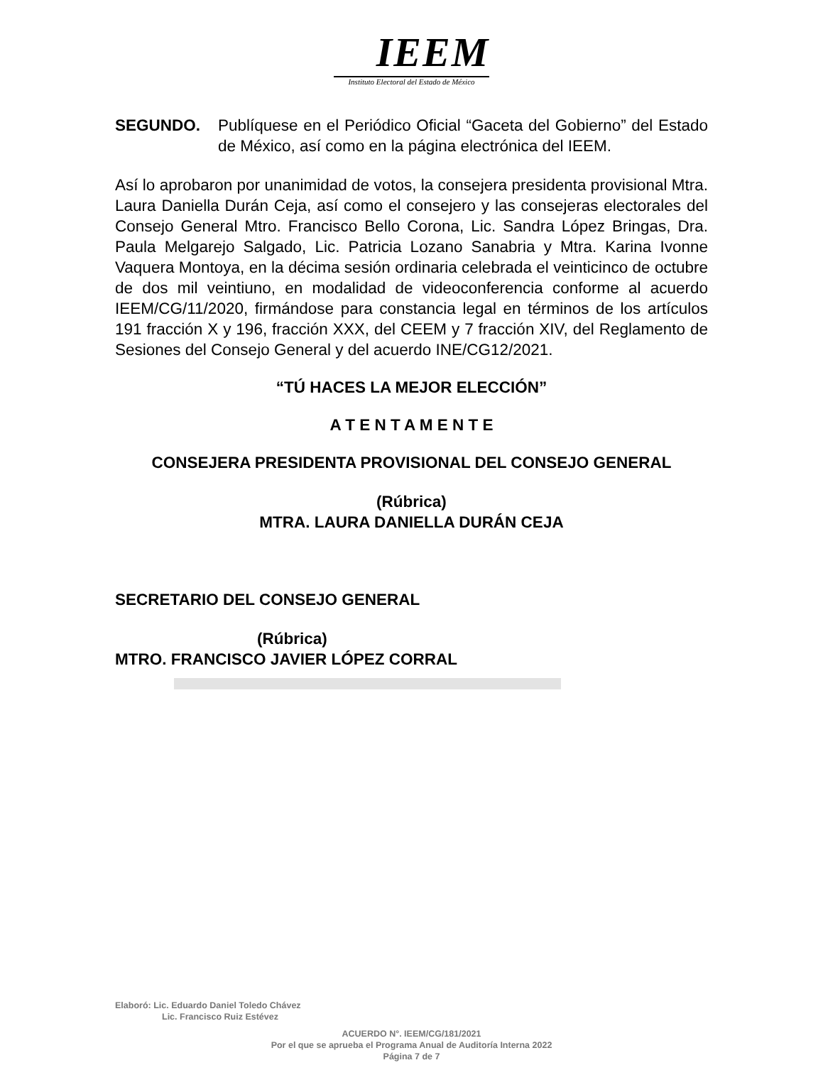IEEM
Instituto Electoral del Estado de México
SEGUNDO. Publíquese en el Periódico Oficial “Gaceta del Gobierno” del Estado de México, así como en la página electrónica del IEEM.
Así lo aprobaron por unanimidad de votos, la consejera presidenta provisional Mtra. Laura Daniella Durán Ceja, así como el consejero y las consejeras electorales del Consejo General Mtro. Francisco Bello Corona, Lic. Sandra López Bringas, Dra. Paula Melgarejo Salgado, Lic. Patricia Lozano Sanabria y Mtra. Karina Ivonne Vaquera Montoya, en la décima sesión ordinaria celebrada el veinticinco de octubre de dos mil veintiuno, en modalidad de videoconferencia conforme al acuerdo IEEM/CG/11/2020, firmándose para constancia legal en términos de los artículos 191 fracción X y 196, fracción XXX, del CEEM y 7 fracción XIV, del Reglamento de Sesiones del Consejo General y del acuerdo INE/CG12/2021.
“TÚ HACES LA MEJOR ELECCIÓN”
A T E N T A M E N T E
CONSEJERA PRESIDENTA PROVISIONAL DEL CONSEJO GENERAL
(Rúbrica)
MTRA. LAURA DANIELLA DURÁN CEJA
SECRETARIO DEL CONSEJO GENERAL
(Rúbrica)
MTRO. FRANCISCO JAVIER LÓPEZ CORRAL
Elaboró: Lic. Eduardo Daniel Toledo Chávez
Lic. Francisco Ruiz Estévez
ACUERDO N°. IEEM/CG/181/2021
Por el que se aprueba el Programa Anual de Auditoría Interna 2022
Página 7 de 7